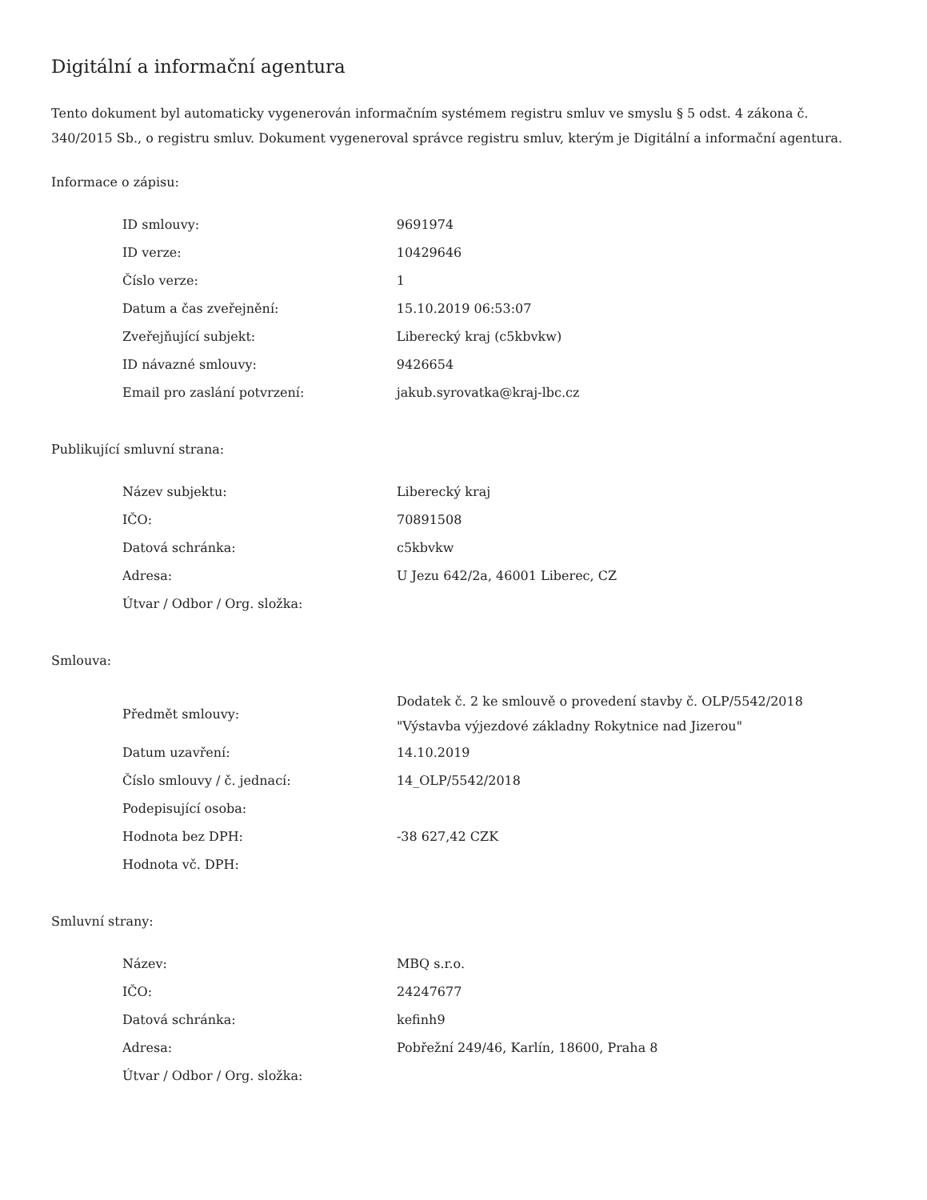Digitální a informační agentura
Tento dokument byl automaticky vygenerován informačním systémem registru smluv ve smyslu § 5 odst. 4 zákona č. 340/2015 Sb., o registru smluv. Dokument vygeneroval správce registru smluv, kterým je Digitální a informační agentura.
Informace o zápisu:
| ID smlouvy: | 9691974 |
| ID verze: | 10429646 |
| Číslo verze: | 1 |
| Datum a čas zveřejnění: | 15.10.2019 06:53:07 |
| Zveřejňující subjekt: | Liberecký kraj (c5kbvkw) |
| ID návazné smlouvy: | 9426654 |
| Email pro zaslání potvrzení: | jakub.syrovatka@kraj-lbc.cz |
Publikující smluvní strana:
| Název subjektu: | Liberecký kraj |
| IČO: | 70891508 |
| Datová schránka: | c5kbvkw |
| Adresa: | U Jezu 642/2a, 46001 Liberec, CZ |
| Útvar / Odbor / Org. složka: | |
Smlouva:
| Předmět smlouvy: | Dodatek č. 2 ke smlouvě o provedení stavby č. OLP/5542/2018 "Výstavba výjezdové základny Rokytnice nad Jizerou" |
| Datum uzavření: | 14.10.2019 |
| Číslo smlouvy / č. jednací: | 14_OLP/5542/2018 |
| Podepisující osoba: | |
| Hodnota bez DPH: | -38 627,42 CZK |
| Hodnota vč. DPH: | |
Smluvní strany:
| Název: | MBQ s.r.o. |
| IČO: | 24247677 |
| Datová schránka: | kefinh9 |
| Adresa: | Pobřežní 249/46, Karlín, 18600, Praha 8 |
| Útvar / Odbor / Org. složka: | |